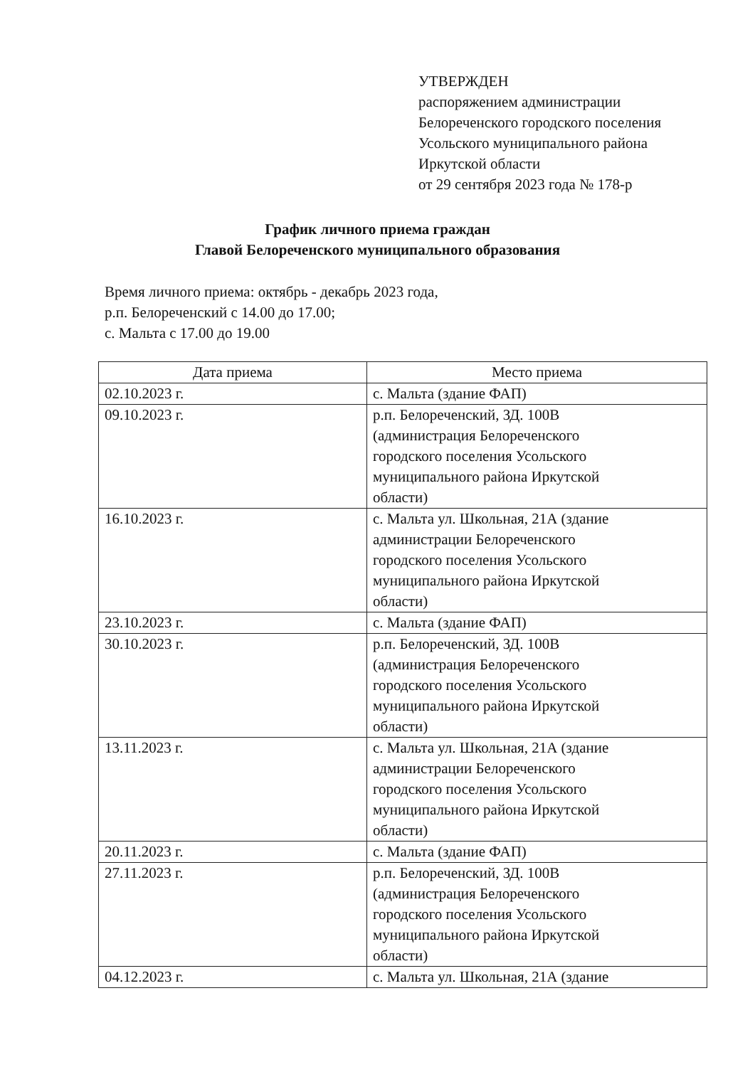УТВЕРЖДЕН
распоряжением администрации
Белореченского городского поселения
Усольского муниципального района
Иркутской области
от 29 сентября 2023 года № 178-р
График личного приема граждан
Главой Белореченского муниципального образования
Время личного приема: октябрь - декабрь 2023 года,
р.п. Белореченский с 14.00 до 17.00;
с. Мальта с 17.00 до 19.00
| Дата приема | Место приема |
| --- | --- |
| 02.10.2023 г. | с. Мальта (здание ФАП) |
| 09.10.2023 г. | р.п. Белореченский, ЗД. 100В (администрация Белореченского городского поселения Усольского муниципального района Иркутской области) |
| 16.10.2023 г. | с. Мальта ул. Школьная, 21А (здание администрации Белореченского городского поселения Усольского муниципального района Иркутской области) |
| 23.10.2023 г. | с. Мальта (здание ФАП) |
| 30.10.2023 г. | р.п. Белореченский, ЗД. 100В (администрация Белореченского городского поселения Усольского муниципального района Иркутской области) |
| 13.11.2023 г. | с. Мальта ул. Школьная, 21А (здание администрации Белореченского городского поселения Усольского муниципального района Иркутской области) |
| 20.11.2023 г. | с. Мальта (здание ФАП) |
| 27.11.2023 г. | р.п. Белореченский, ЗД. 100В (администрация Белореченского городского поселения Усольского муниципального района Иркутской области) |
| 04.12.2023 г. | с. Мальта ул. Школьная, 21А (здание |